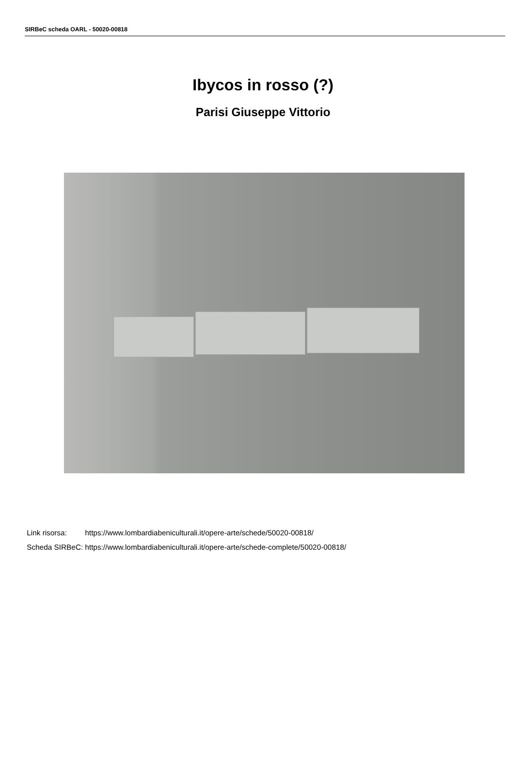SIRBeC scheda OARL - 50020-00818
Ibycos in rosso (?)
Parisi Giuseppe Vittorio
| Link risorsa: | https://www.lombardiabeniculturali.it/opere-arte/schede/50020-00818/ |
| Scheda SIRBeC: | https://www.lombardiabeniculturali.it/opere-arte/schede-complete/50020-00818/ |